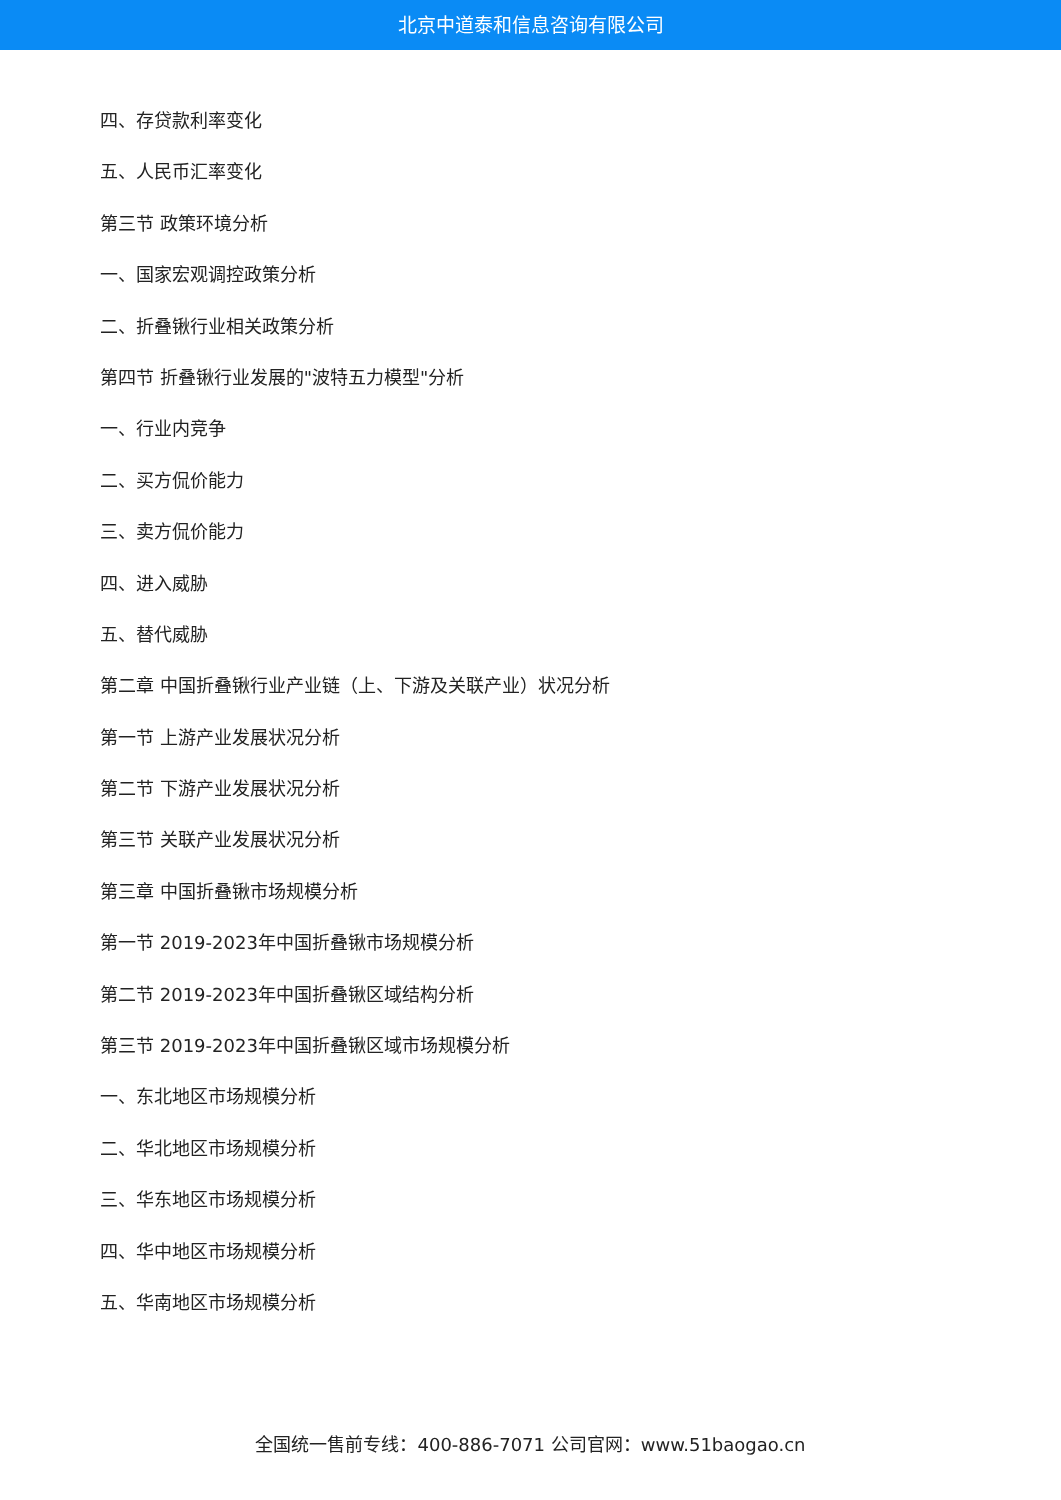北京中道泰和信息咨询有限公司
四、存贷款利率变化
五、人民币汇率变化
第三节 政策环境分析
一、国家宏观调控政策分析
二、折叠锹行业相关政策分析
第四节 折叠锹行业发展的"波特五力模型"分析
一、行业内竞争
二、买方侃价能力
三、卖方侃价能力
四、进入威胁
五、替代威胁
第二章 中国折叠锹行业产业链（上、下游及关联产业）状况分析
第一节 上游产业发展状况分析
第二节 下游产业发展状况分析
第三节 关联产业发展状况分析
第三章 中国折叠锹市场规模分析
第一节 2019-2023年中国折叠锹市场规模分析
第二节 2019-2023年中国折叠锹区域结构分析
第三节 2019-2023年中国折叠锹区域市场规模分析
一、东北地区市场规模分析
二、华北地区市场规模分析
三、华东地区市场规模分析
四、华中地区市场规模分析
五、华南地区市场规模分析
全国统一售前专线：400-886-7071 公司官网：www.51baogao.cn